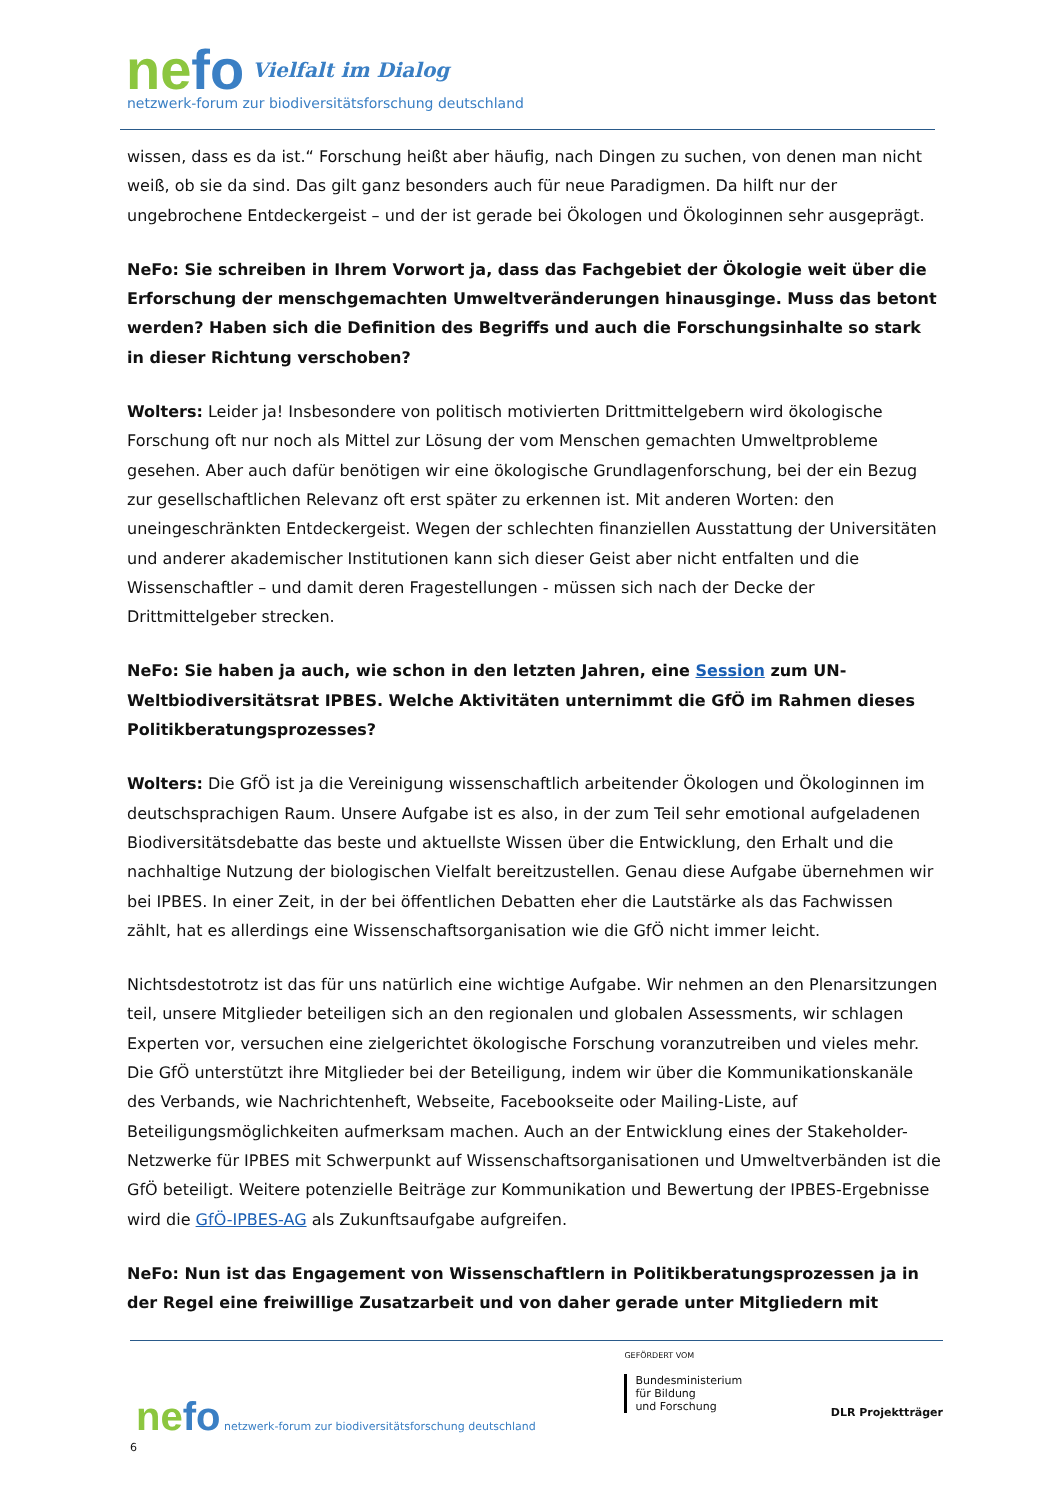nefo Vielfalt im Dialog
netzwerk-forum zur biodiversitätsforschung deutschland
wissen, dass es da ist.“ Forschung heißt aber häufig, nach Dingen zu suchen, von denen man nicht weiß, ob sie da sind. Das gilt ganz besonders auch für neue Paradigmen. Da hilft nur der ungebrochene Entdeckergeist – und der ist gerade bei Ökologen und Ökologinnen sehr ausgeprägt.
NeFo: Sie schreiben in Ihrem Vorwort ja, dass das Fachgebiet der Ökologie weit über die Erforschung der menschgemachten Umweltveränderungen hinausginge. Muss das betont werden? Haben sich die Definition des Begriffs und auch die Forschungsinhalte so stark in dieser Richtung verschoben?
Wolters: Leider ja! Insbesondere von politisch motivierten Drittmittelgebern wird ökologische Forschung oft nur noch als Mittel zur Lösung der vom Menschen gemachten Umweltprobleme gesehen. Aber auch dafür benötigen wir eine ökologische Grundlagenforschung, bei der ein Bezug zur gesellschaftlichen Relevanz oft erst später zu erkennen ist. Mit anderen Worten: den uneingeschränkten Entdeckergeist. Wegen der schlechten finanziellen Ausstattung der Universitäten und anderer akademischer Institutionen kann sich dieser Geist aber nicht entfalten und die Wissenschaftler – und damit deren Fragestellungen - müssen sich nach der Decke der Drittmittelgeber strecken.
NeFo: Sie haben ja auch, wie schon in den letzten Jahren, eine Session zum UN-Weltbiodiversitätsrat IPBES. Welche Aktivitäten unternimmt die GfÖ im Rahmen dieses Politikberatungsprozesses?
Wolters: Die GfÖ ist ja die Vereinigung wissenschaftlich arbeitender Ökologen und Ökologinnen im deutschsprachigen Raum. Unsere Aufgabe ist es also, in der zum Teil sehr emotional aufgeladenen Biodiversitätsdebatte das beste und aktuellste Wissen über die Entwicklung, den Erhalt und die nachhaltige Nutzung der biologischen Vielfalt bereitzustellen. Genau diese Aufgabe übernehmen wir bei IPBES. In einer Zeit, in der bei öffentlichen Debatten eher die Lautstärke als das Fachwissen zählt, hat es allerdings eine Wissenschaftsorganisation wie die GfÖ nicht immer leicht.
Nichtsdestotrotz ist das für uns natürlich eine wichtige Aufgabe. Wir nehmen an den Plenarsitzungen teil, unsere Mitglieder beteiligen sich an den regionalen und globalen Assessments, wir schlagen Experten vor, versuchen eine zielgerichtet ökologische Forschung voranzutreiben und vieles mehr. Die GfÖ unterstützt ihre Mitglieder bei der Beteiligung, indem wir über die Kommunikationskanäle des Verbands, wie Nachrichtenheft, Webseite, Facebookseite oder Mailing-Liste, auf Beteiligungsmöglichkeiten aufmerksam machen. Auch an der Entwicklung eines der Stakeholder-Netzwerke für IPBES mit Schwerpunkt auf Wissenschaftsorganisationen und Umweltverbänden ist die GfÖ beteiligt. Weitere potenzielle Beiträge zur Kommunikation und Bewertung der IPBES-Ergebnisse wird die GfÖ-IPBES-AG als Zukunftsaufgabe aufgreifen.
NeFo: Nun ist das Engagement von Wissenschaftlern in Politikberatungsprozessen ja in der Regel eine freiwillige Zusatzarbeit und von daher gerade unter Mitgliedern mit
nefo netzwerk-forum zur biodiversitätsforschung deutschland
6
GEFÖRDERT VOM
Bundesministerium
für Bildung
und Forschung
DLR Projektträger